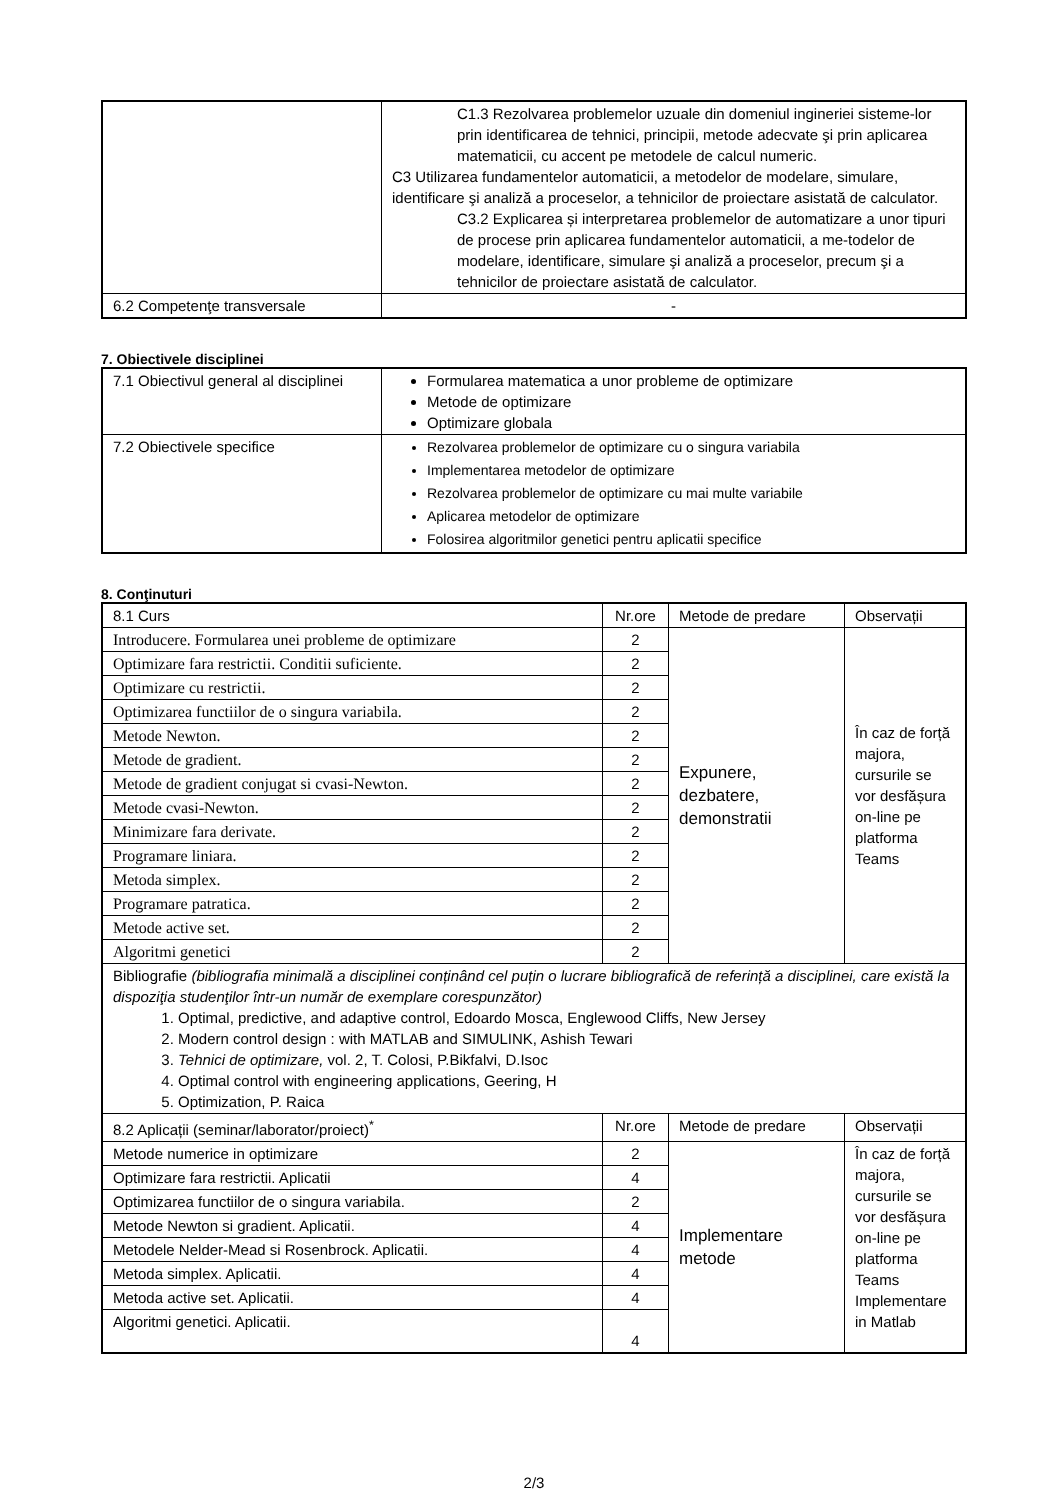| | C1.3 Rezolvarea problemelor uzuale din domeniul ingineriei sisteme-lor prin identificarea de tehnici, principii, metode adecvate şi prin aplicarea matematicii, cu accent pe metodele de calcul numeric. C3 Utilizarea fundamentelor automaticii, a metodelor de modelare, simulare, identificare şi analiză a proceselor, a tehnicilor de proiectare asistată de calculator. C3.2 Explicarea și interpretarea problemelor de automatizare a unor tipuri de procese prin aplicarea fundamentelor automaticii, a me-todelor de modelare, identificare, simulare şi analiză a proceselor, precum şi a tehnicilor de proiectare asistată de calculator. |
| 6.2 Competenţe transversale | - |
7. Obiectivele disciplinei
| 7.1 Obiectivul general al disciplinei | Formularea matematica a unor probleme de optimizare Metode de optimizare Optimizare globala |
| 7.2 Obiectivele specifice | Rezolvarea problemelor de optimizare cu o singura variabila Implementarea metodelor de optimizare Rezolvarea problemelor de optimizare cu mai multe variabile Aplicarea metodelor de optimizare Folosirea algoritmilor genetici pentru aplicatii specifice |
8. Conţinuturi
| 8.1 Curs | Nr.ore | Metode de predare | Observații |
| Introducere. Formularea unei probleme de optimizare | 2 | Expunere, dezbatere, demonstratii | În caz de forță majora, cursurile se vor desfășura on-line pe platforma Teams |
| Optimizare fara restrictii. Conditii suficiente. | 2 | | |
| Optimizare cu restrictii. | 2 | | |
| Optimizarea functiilor de o singura variabila. | 2 | | |
| Metode Newton. | 2 | | |
| Metode de gradient. | 2 | | |
| Metode de gradient conjugat si cvasi-Newton. | 2 | | |
| Metode cvasi-Newton. | 2 | | |
| Minimizare fara derivate. | 2 | | |
| Programare liniara. | 2 | | |
| Metoda simplex. | 2 | | |
| Programare patratica. | 2 | | |
| Metode active set. | 2 | | |
| Algoritmi genetici | 2 | | |
| Bibliografie (bibliografia minimală a disciplinei conținând cel puțin o lucrare bibliografică de referință a disciplinei, care există la dispoziţia studenţilor într-un număr de exemplare corespunzător) 1. Optimal, predictive, and adaptive control, Edoardo Mosca, Englewood Cliffs, New Jersey 2. Modern control design : with MATLAB and SIMULINK, Ashish Tewari 3. Tehnici de optimizare, vol. 2, T. Colosi, P.Bikfalvi, D.Isoc 4. Optimal control with engineering applications, Geering, H 5. Optimization, P. Raica | | | |
| 8.2 Aplicații (seminar/laborator/proiect)<sup>*</sup> | Nr.ore | Metode de predare | Observații |
| Metode numerice in optimizare | 2 | Implementare metode | În caz de forță majora, cursurile se vor desfășura on-line pe platforma Teams Implementare in Matlab |
| Optimizare fara restrictii. Aplicatii | 4 | | |
| Optimizarea functiilor de o singura variabila. | 2 | | |
| Metode Newton si gradient. Aplicatii. | 4 | | |
| Metodele Nelder-Mead si Rosenbrock. Aplicatii. | 4 | | |
| Metoda simplex. Aplicatii. | 4 | | |
| Metoda active set. Aplicatii. | 4 | | |
| Algoritmi genetici. Aplicatii. | 4 | | |
2/3